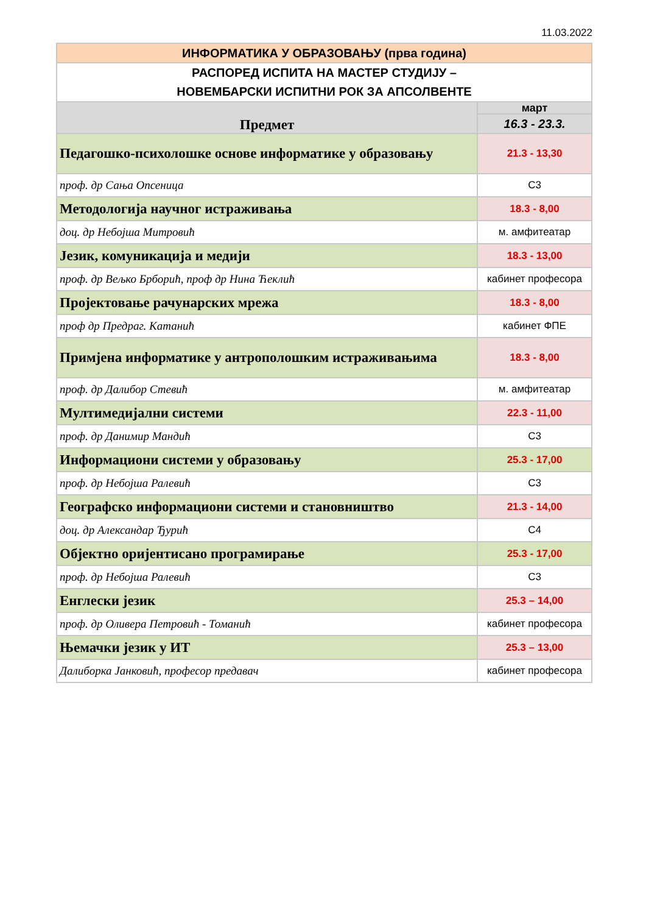11.03.2022
| ИНФОРМАТИКА У ОБРАЗОВАЊУ (прва година) | |
| РАСПОРЕД ИСПИТА НА МАСТЕР СТУДИЈУ – НОВЕМБАРСКИ ИСПИТНИ РОК ЗА АПСОЛВЕНТЕ | |
| Предмет | март |
| | 16.3 - 23.3. |
| Педагошко-психолошке основе информатике у образовању | 21.3 - 13,30 |
| проф. др Сања Опсеница | С3 |
| Методологија научног истраживања | 18.3 - 8,00 |
| доц. др Небојша Митровић | м. амфитеатар |
| Језик, комуникација и медији | 18.3 - 13,00 |
| проф. др Вељко Брборић, проф др Нина Ћеклић | кабинет професора |
| Пројектовање рачунарских мрежа | 18.3 - 8,00 |
| проф др Предраг. Катанић | кабинет ФПЕ |
| Примјена информатике у антрополошким истраживањима | 18.3 - 8,00 |
| проф. др Далибор Стевић | м. амфитеатар |
| Мултимедијални системи | 22.3 - 11,00 |
| проф. др Данимир Мандић | С3 |
| Информациони системи у образовању | 25.3 - 17,00 |
| проф. др Небојша Ралевић | С3 |
| Географско информациони системи и становништво | 21.3 - 14,00 |
| доц. др Александар Ђурић | С4 |
| Објектно оријентисано програмирање | 25.3 - 17,00 |
| проф. др Небојша Ралевић | С3 |
| Енглески језик | 25.3 – 14,00 |
| проф. др Оливера Петровић - Томанић | кабинет професора |
| Њемачки језик у ИТ | 25.3 – 13,00 |
| Далиборка Јанковић, професор предавач | кабинет професора |